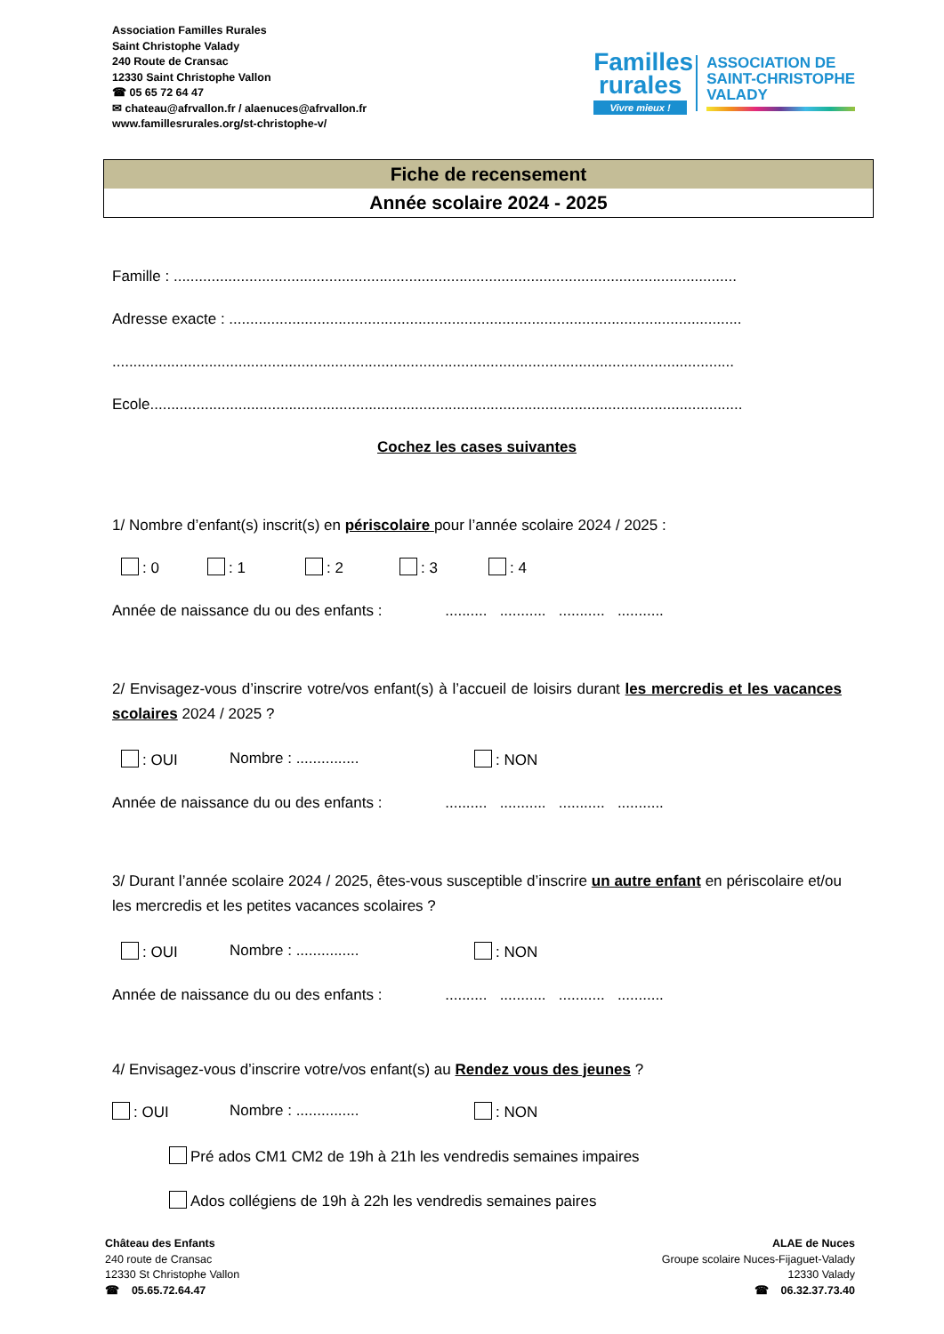Association Familles Rurales
Saint Christophe Valady
240 Route de Cransac
12330 Saint Christophe Vallon
☎ 05 65 72 64 47
✉ chateau@afrvallon.fr / alaenuces@afrvallon.fr
www.famillesrurales.org/st-christophe-v/
Familles
rurales
Vivre mieux !
ASSOCIATION DE
SAINT-CHRISTOPHE
VALADY
Fiche de recensement
Année scolaire 2024 - 2025
Famille : ......................................................................................................................................
Adresse exacte : ..........................................................................................................................
....................................................................................................................................................
Ecole.............................................................................................................................................
Cochez les cases suivantes
1/ Nombre d’enfant(s) inscrit(s) en périscolaire pour l’année scolaire 2024 / 2025 :
: 0 : 1 : 2 : 3 : 4
Année de naissance du ou des enfants : .......... ........... ........... ...........
2/ Envisagez-vous d’inscrire votre/vos enfant(s) à l’accueil de loisirs durant les mercredis et les vacances scolaires 2024 / 2025 ?
: OUI Nombre : ............... : NON
Année de naissance du ou des enfants : .......... ........... ........... ...........
3/ Durant l’année scolaire 2024 / 2025, êtes-vous susceptible d’inscrire un autre enfant en périscolaire et/ou les mercredis et les petites vacances scolaires ?
: OUI Nombre : ............... : NON
Année de naissance du ou des enfants : .......... ........... ........... ...........
4/ Envisagez-vous d’inscrire votre/vos enfant(s) au Rendez vous des jeunes ?
: OUI Nombre : ............... : NON
Pré ados CM1 CM2 de 19h à 21h les vendredis semaines impaires
Ados collégiens de 19h à 22h les vendredis semaines paires
Château des Enfants
240 route de Cransac
12330 St Christophe Vallon
☎ 05.65.72.64.47
ALAE de Nuces
Groupe scolaire Nuces-Fijaguet-Valady
12330 Valady
☎ 06.32.37.73.40